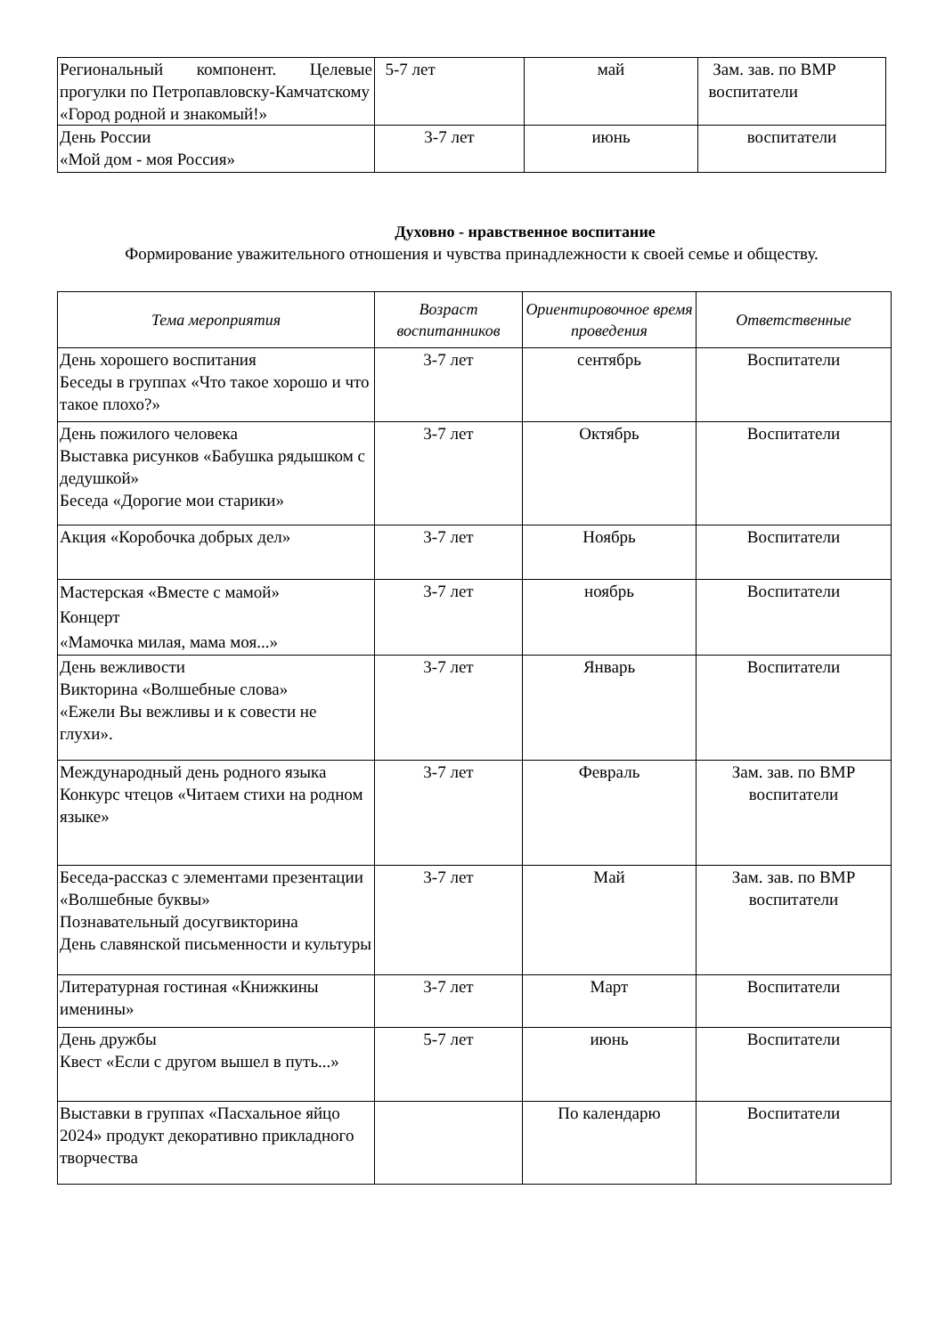| Региональный компонент. Целевые прогулки по Петропавловску-Камчатскому «Город родной и знакомый!» | 5-7 лет | май | Зам. зав. по ВМР воспитатели |
| День России «Мой дом - моя Россия» | 3-7 лет | июнь | воспитатели |
Духовно - нравственное воспитание
Формирование уважительного отношения и чувства принадлежности к своей семье и обществу.
| Тема мероприятия | Возраст воспитанников | Ориентировочное время проведения | Ответственные |
| --- | --- | --- | --- |
| День хорошего воспитания Беседы в группах «Что такое хорошо и что такое плохо?» | 3-7 лет | сентябрь | Воспитатели |
| День пожилого человека Выставка рисунков «Бабушка рядышком с дедушкой» Беседа «Дорогие мои старики» | 3-7 лет | Октябрь | Воспитатели |
| Акция «Коробочка добрых дел» | 3-7 лет | Ноябрь | Воспитатели |
| Мастерская «Вместе с мамой» Концерт «Мамочка милая, мама моя...» | 3-7 лет | ноябрь | Воспитатели |
| День вежливости Викторина «Волшебные слова» «Ежели Вы вежливы и к совести не глухи». | 3-7 лет | Январь | Воспитатели |
| Международный день родного языка Конкурс чтецов «Читаем стихи на родном языке» | 3-7 лет | Февраль | Зам. зав. по ВМР воспитатели |
| Беседа-рассказ с элементами презентации «Волшебные буквы» Познавательный досугвикторина День славянской письменности и культуры | 3-7 лет | Май | Зам. зав. по ВМР воспитатели |
| Литературная гостиная «Книжкины именины» | 3-7 лет | Март | Воспитатели |
| День дружбы Квест «Если с другом вышел в путь...» | 5-7 лет | июнь | Воспитатели |
| Выставки в группах «Пасхальное яйцо 2024» продукт декоративно прикладного творчества | | По календарю | Воспитатели |